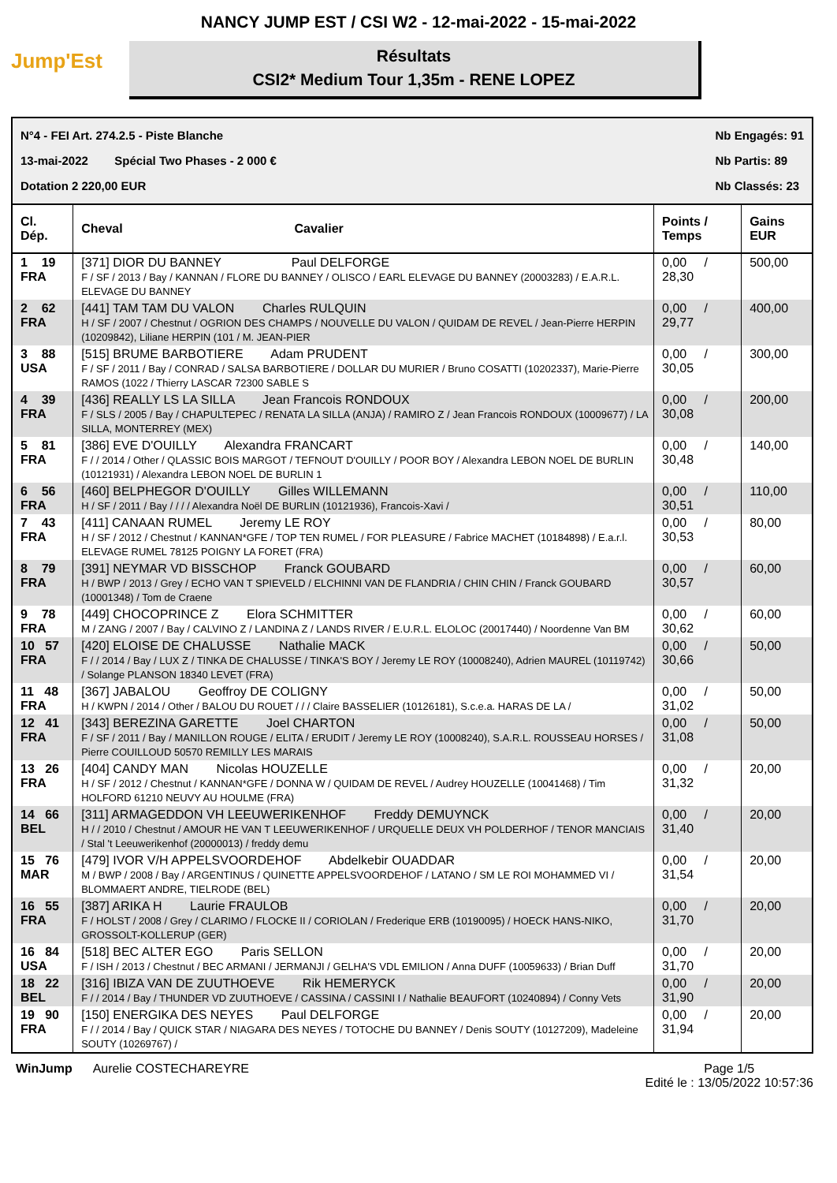NANCY JUMP EST / CSI W2 - 12-mai-2022 - 15-mai-2022
Jump'Est
Résultats
CSI2* Medium Tour 1,35m - RENE LOPEZ
N°4 - FEI Art. 274.2.5 - Piste Blanche
13-mai-2022 Spécial Two Phases - 2 000 €
Dotation 2 220,00 EUR
Nb Engagés: 91
Nb Partis: 89
Nb Classés: 23
| Cl. Dép. | Cheval Cavalier | Points / Temps | Gains EUR |
| --- | --- | --- | --- |
| 1 19 FRA | [371] DIOR DU BANNEY Paul DELFORGE F / SF / 2013 / Bay / KANNAN / FLORE DU BANNEY / OLISCO / EARL ELEVAGE DU BANNEY (20003283) / E.A.R.L. ELEVAGE DU BANNEY | 0,00 / 28,30 | 500,00 |
| 2 62 FRA | [441] TAM TAM DU VALON Charles RULQUIN H / SF / 2007 / Chestnut / OGRION DES CHAMPS / NOUVELLE DU VALON / QUIDAM DE REVEL / Jean-Pierre HERPIN (10209842), Liliane HERPIN (101 / M. JEAN-PIER | 0,00 / 29,77 | 400,00 |
| 3 88 USA | [515] BRUME BARBOTIERE Adam PRUDENT F / SF / 2011 / Bay / CONRAD / SALSA BARBOTIERE / DOLLAR DU MURIER / Bruno COSATTI (10202337), Marie-Pierre RAMOS (1022 / Thierry LASCAR 72300 SABLE S | 0,00 / 30,05 | 300,00 |
| 4 39 FRA | [436] REALLY LS LA SILLA Jean Francois RONDOUX F / SLS / 2005 / Bay / CHAPULTEPEC / RENATA LA SILLA (ANJA) / RAMIRO Z / Jean Francois RONDOUX (10009677) / LA SILLA, MONTERREY (MEX) | 0,00 / 30,08 | 200,00 |
| 5 81 FRA | [386] EVE D'OUILLY Alexandra FRANCART F / / 2014 / Other / QLASSIC BOIS MARGOT / TEFNOUT D'OUILLY / POOR BOY / Alexandra LEBON NOEL DE BURLIN (10121931) / Alexandra LEBON NOEL DE BURLIN 1 | 0,00 / 30,48 | 140,00 |
| 6 56 FRA | [460] BELPHEGOR D'OUILLY Gilles WILLEMANN H / SF / 2011 / Bay / / / / Alexandra Noël DE BURLIN (10121936), Francois-Xavi / | 0,00 / 30,51 | 110,00 |
| 7 43 FRA | [411] CANAAN RUMEL Jeremy LE ROY H / SF / 2012 / Chestnut / KANNAN*GFE / TOP TEN RUMEL / FOR PLEASURE / Fabrice MACHET (10184898) / E.a.r.l. ELEVAGE RUMEL 78125 POIGNY LA FORET (FRA) | 0,00 / 30,53 | 80,00 |
| 8 79 FRA | [391] NEYMAR VD BISSCHOP Franck GOUBARD H / BWP / 2013 / Grey / ECHO VAN T SPIEVELD / ELCHINNI VAN DE FLANDRIA / CHIN CHIN / Franck GOUBARD (10001348) / Tom de Craene | 0,00 / 30,57 | 60,00 |
| 9 78 FRA | [449] CHOCOPRINCE Z Elora SCHMITTER M / ZANG / 2007 / Bay / CALVINO Z / LANDINA Z / LANDS RIVER / E.U.R.L. ELOLOC (20017440) / Noordenne Van BM | 0,00 / 30,62 | 60,00 |
| 10 57 FRA | [420] ELOISE DE CHALUSSE Nathalie MACK F / / 2014 / Bay / LUX Z / TINKA DE CHALUSSE / TINKA'S BOY / Jeremy LE ROY (10008240), Adrien MAUREL (10119742) / Solange PLANSON 18340 LEVET (FRA) | 0,00 / 30,66 | 50,00 |
| 11 48 FRA | [367] JABALOU Geoffroy DE COLIGNY H / KWPN / 2014 / Other / BALOU DU ROUET / / / Claire BASSELIER (10126181), S.c.e.a. HARAS DE LA / | 0,00 / 31,02 | 50,00 |
| 12 41 FRA | [343] BEREZINA GARETTE Joel CHARTON F / SF / 2011 / Bay / MANILLON ROUGE / ELITA / ERUDIT / Jeremy LE ROY (10008240), S.A.R.L. ROUSSEAU HORSES / Pierre COUILLOUD 50570 REMILLY LES MARAIS | 0,00 / 31,08 | 50,00 |
| 13 26 FRA | [404] CANDY MAN Nicolas HOUZELLE H / SF / 2012 / Chestnut / KANNAN*GFE / DONNA W / QUIDAM DE REVEL / Audrey HOUZELLE (10041468) / Tim HOLFORD 61210 NEUVY AU HOULME (FRA) | 0,00 / 31,32 | 20,00 |
| 14 66 BEL | [311] ARMAGEDDON VH LEEUWERIKENHOF Freddy DEMUYNCK H / / 2010 / Chestnut / AMOUR HE VAN T LEEUWERIKENHOF / URQUELLE DEUX VH POLDERHOF / TENOR MANCIAIS / Stal 't Leeuwerikenhof (20000013) / freddy demu | 0,00 / 31,40 | 20,00 |
| 15 76 MAR | [479] IVOR V/H APPELSVOORDEHOF Abdelkebir OUADDAR M / BWP / 2008 / Bay / ARGENTINUS / QUINETTE APPELSVOORDEHOF / LATANO / SM LE ROI MOHAMMED VI / BLOMMAERT ANDRE, TIELRODE (BEL) | 0,00 / 31,54 | 20,00 |
| 16 55 FRA | [387] ARIKA H Laurie FRAULOB F / HOLST / 2008 / Grey / CLARIMO / FLOCKE II / CORIOLAN / Frederique ERB (10190095) / HOECK HANS-NIKO, GROSSOLT-KOLLERUP (GER) | 0,00 / 31,70 | 20,00 |
| 16 84 USA | [518] BEC ALTER EGO Paris SELLON F / ISH / 2013 / Chestnut / BEC ARMANI / JERMANJI / GELHA'S VDL EMILION / Anna DUFF (10059633) / Brian Duff | 0,00 / 31,70 | 20,00 |
| 18 22 BEL | [316] IBIZA VAN DE ZUUTHOEVE Rik HEMERYCK F / / 2014 / Bay / THUNDER VD ZUUTHOEVE / CASSINA / CASSINI I / Nathalie BEAUFORT (10240894) / Conny Vets | 0,00 / 31,90 | 20,00 |
| 19 90 FRA | [150] ENERGIKA DES NEYES Paul DELFORGE F / / 2014 / Bay / QUICK STAR / NIAGARA DES NEYES / TOTOCHE DU BANNEY / Denis SOUTY (10127209), Madeleine SOUTY (10269767) / | 0,00 / 31,94 | 20,00 |
WinJump Aurelie COSTECHAREYRE
Page 1/5
Edité le : 13/05/2022 10:57:36